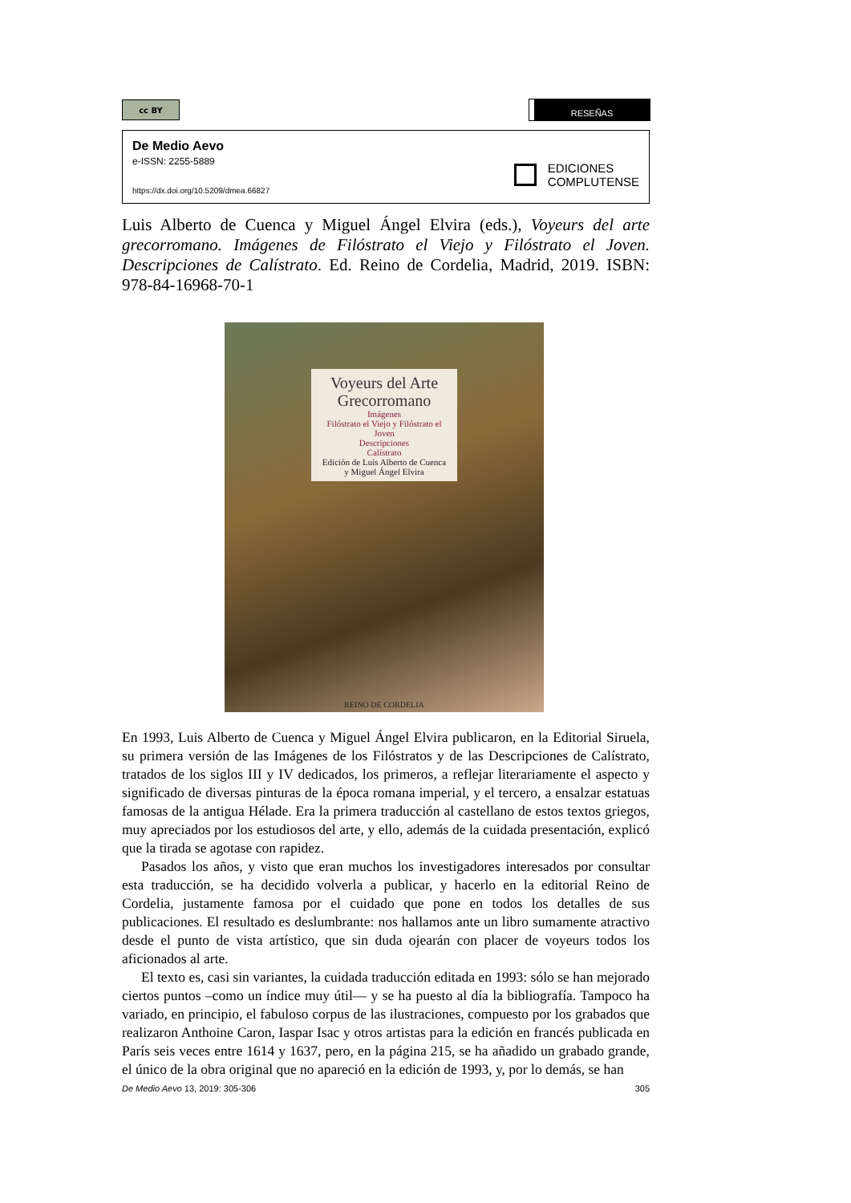cc BY
RESEÑAS
De Medio Aevo
e-ISSN: 2255-5889
https://dx.doi.org/10.5209/dmea.66827
EDICIONES
COMPLUTENSE
Luis Alberto de Cuenca y Miguel Ángel Elvira (eds.), Voyeurs del arte grecorromano. Imágenes de Filóstrato el Viejo y Filóstrato el Joven. Descripciones de Calístrato. Ed. Reino de Cordelia, Madrid, 2019. ISBN: 978-84-16968-70-1
Voyeurs del Arte
Grecorromano
Imágenes
Filóstrato el Viejo y Filóstrato el Joven
Descripciones
Calístrato
Edición de Luis Alberto de Cuenca
y Miguel Ángel Elvira
REINO DE CORDELIA
En 1993, Luis Alberto de Cuenca y Miguel Ángel Elvira publicaron, en la Editorial Siruela, su primera versión de las Imágenes de los Filóstratos y de las Descripciones de Calístrato, tratados de los siglos III y IV dedicados, los primeros, a reflejar literariamente el aspecto y significado de diversas pinturas de la época romana imperial, y el tercero, a ensalzar estatuas famosas de la antigua Hélade. Era la primera traducción al castellano de estos textos griegos, muy apreciados por los estudiosos del arte, y ello, además de la cuidada presentación, explicó que la tirada se agotase con rapidez.
Pasados los años, y visto que eran muchos los investigadores interesados por consultar esta traducción, se ha decidido volverla a publicar, y hacerlo en la editorial Reino de Cordelia, justamente famosa por el cuidado que pone en todos los detalles de sus publicaciones. El resultado es deslumbrante: nos hallamos ante un libro sumamente atractivo desde el punto de vista artístico, que sin duda ojearán con placer de voyeurs todos los aficionados al arte.
El texto es, casi sin variantes, la cuidada traducción editada en 1993: sólo se han mejorado ciertos puntos –como un índice muy útil— y se ha puesto al día la bibliografía. Tampoco ha variado, en principio, el fabuloso corpus de las ilustraciones, compuesto por los grabados que realizaron Anthoine Caron, Iaspar Isac y otros artistas para la edición en francés publicada en París seis veces entre 1614 y 1637, pero, en la página 215, se ha añadido un grabado grande, el único de la obra original que no apareció en la edición de 1993, y, por lo demás, se han
De Medio Aevo 13, 2019: 305-306 305